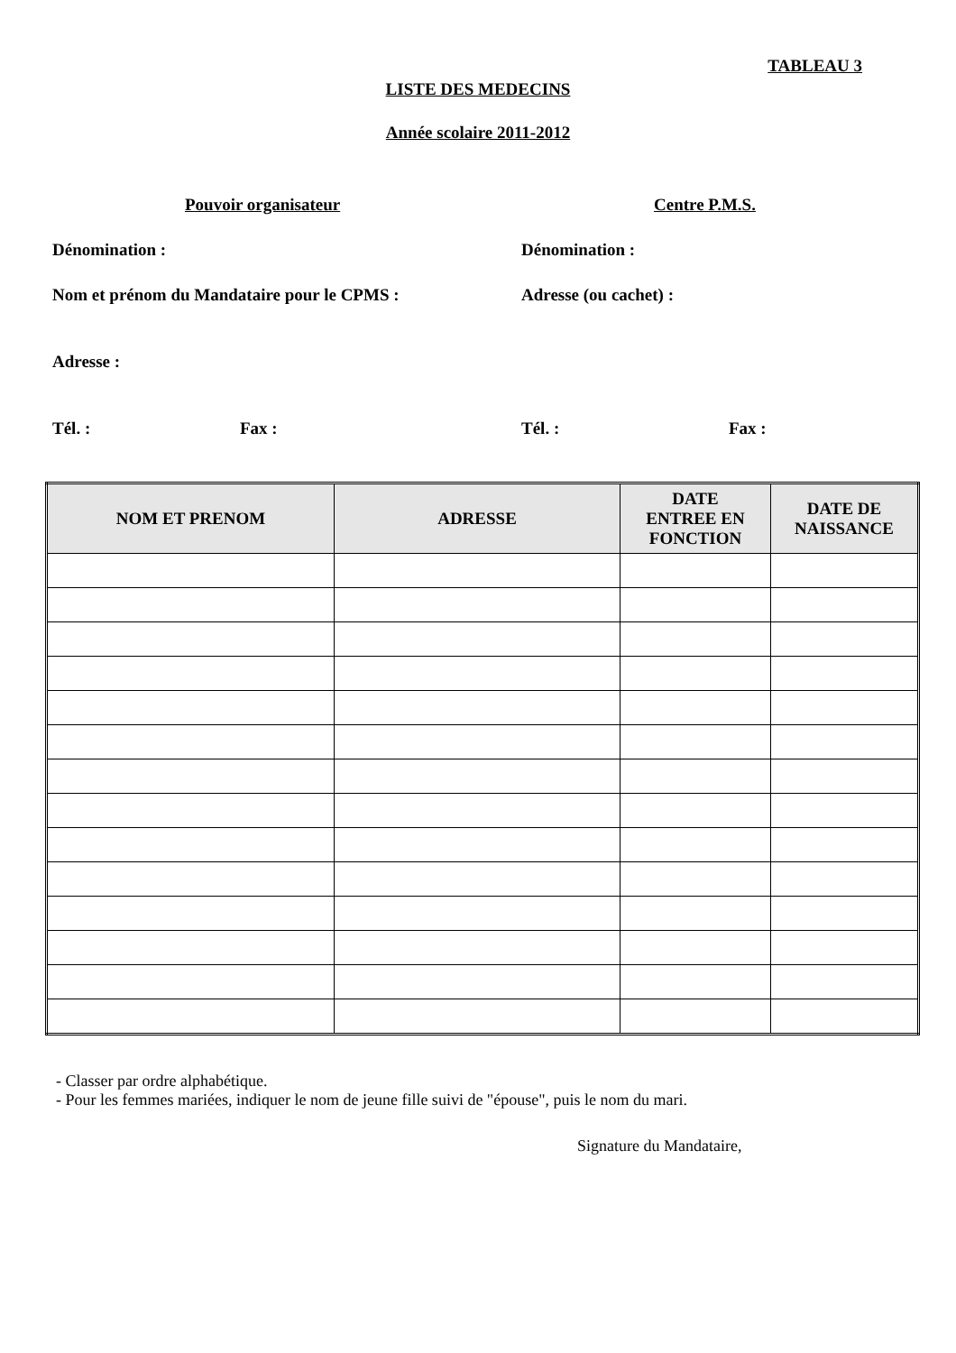TABLEAU 3
LISTE DES MEDECINS
Année scolaire 2011-2012
Pouvoir organisateur Centre P.M.S.
Dénomination : Dénomination :
Nom et prénom du Mandataire pour le CPMS : Adresse (ou cachet) :
Adresse :
Tél. : Fax : Tél. : Fax :
| NOM ET PRENOM | ADRESSE | DATE ENTREE EN FONCTION | DATE DE NAISSANCE |
| --- | --- | --- | --- |
- Classer par ordre alphabétique.
- Pour les femmes mariées, indiquer le nom de jeune fille suivi de "épouse", puis le nom du mari.
Signature du Mandataire,